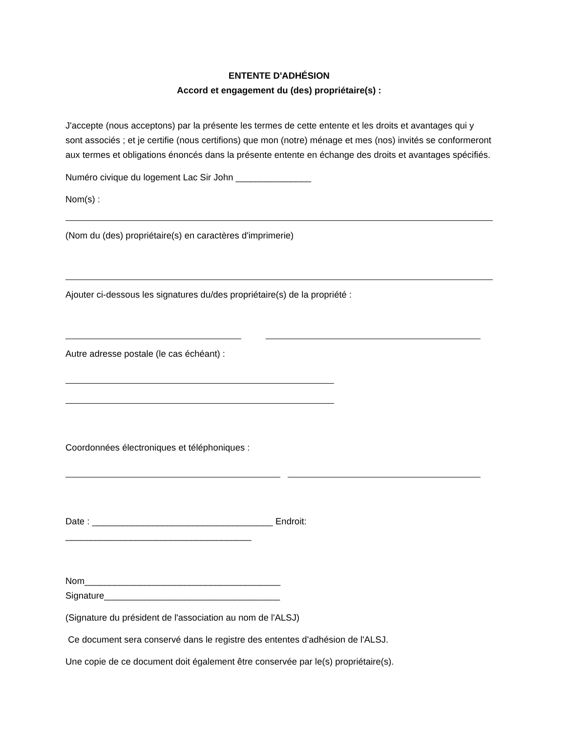ENTENTE D'ADHÉSION
Accord et engagement du (des) propriétaire(s) :
J'accepte (nous acceptons) par la présente les termes de cette entente et les droits et avantages qui y sont associés ; et je certifie (nous certifions) que mon (notre) ménage et mes (nos) invités se conformeront aux termes et obligations énoncés dans la présente entente en échange des droits et avantages spécifiés.
Numéro civique du logement Lac Sir John _______________
Nom(s) :
(Nom du (des) propriétaire(s) en caractères d'imprimerie)
Ajouter ci-dessous les signatures du/des propriétaire(s) de la propriété :
Autre adresse postale (le cas échéant) :
Coordonnées électroniques et téléphoniques :
Date : ____________________________________ Endroit: _____________________________________
Nom_______________________________________ Signature___________________________________
(Signature du président de l'association au nom de l'ALSJ)
Ce document sera conservé dans le registre des ententes d'adhésion de l'ALSJ.
Une copie de ce document doit également être conservée par le(s) propriétaire(s).